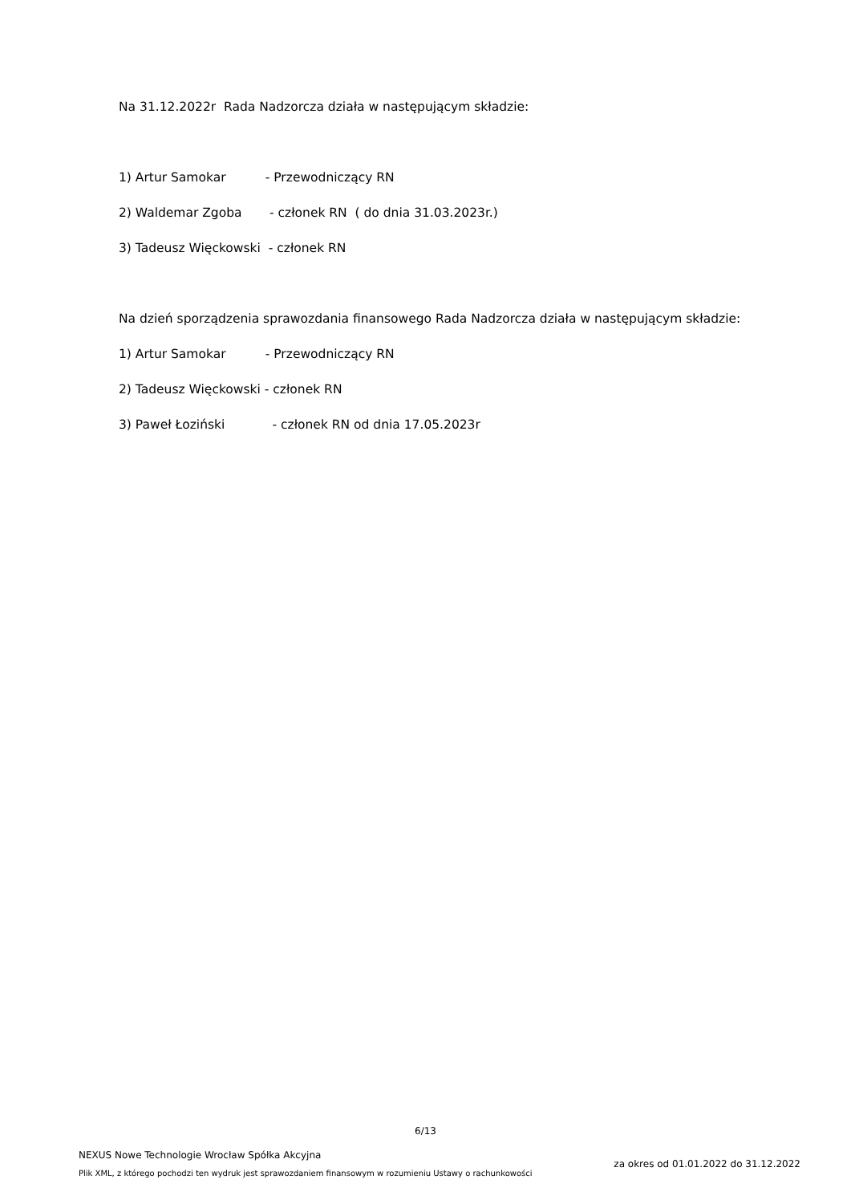Na 31.12.2022r Rada Nadzorcza działa w następującym składzie:
1) Artur Samokar - Przewodniczący RN
2) Waldemar Zgoba - członek RN ( do dnia 31.03.2023r.)
3) Tadeusz Więckowski - członek RN
Na dzień sporządzenia sprawozdania finansowego Rada Nadzorcza działa w następującym składzie:
1) Artur Samokar - Przewodniczący RN
2) Tadeusz Więckowski - członek RN
3) Paweł Łoziński - członek RN od dnia 17.05.2023r
6/13
NEXUS Nowe Technologie Wrocław Spółka Akcyjna
Plik XML, z którego pochodzi ten wydruk jest sprawozdaniem finansowym w rozumieniu Ustawy o rachunkowości
za okres od 01.01.2022 do 31.12.2022